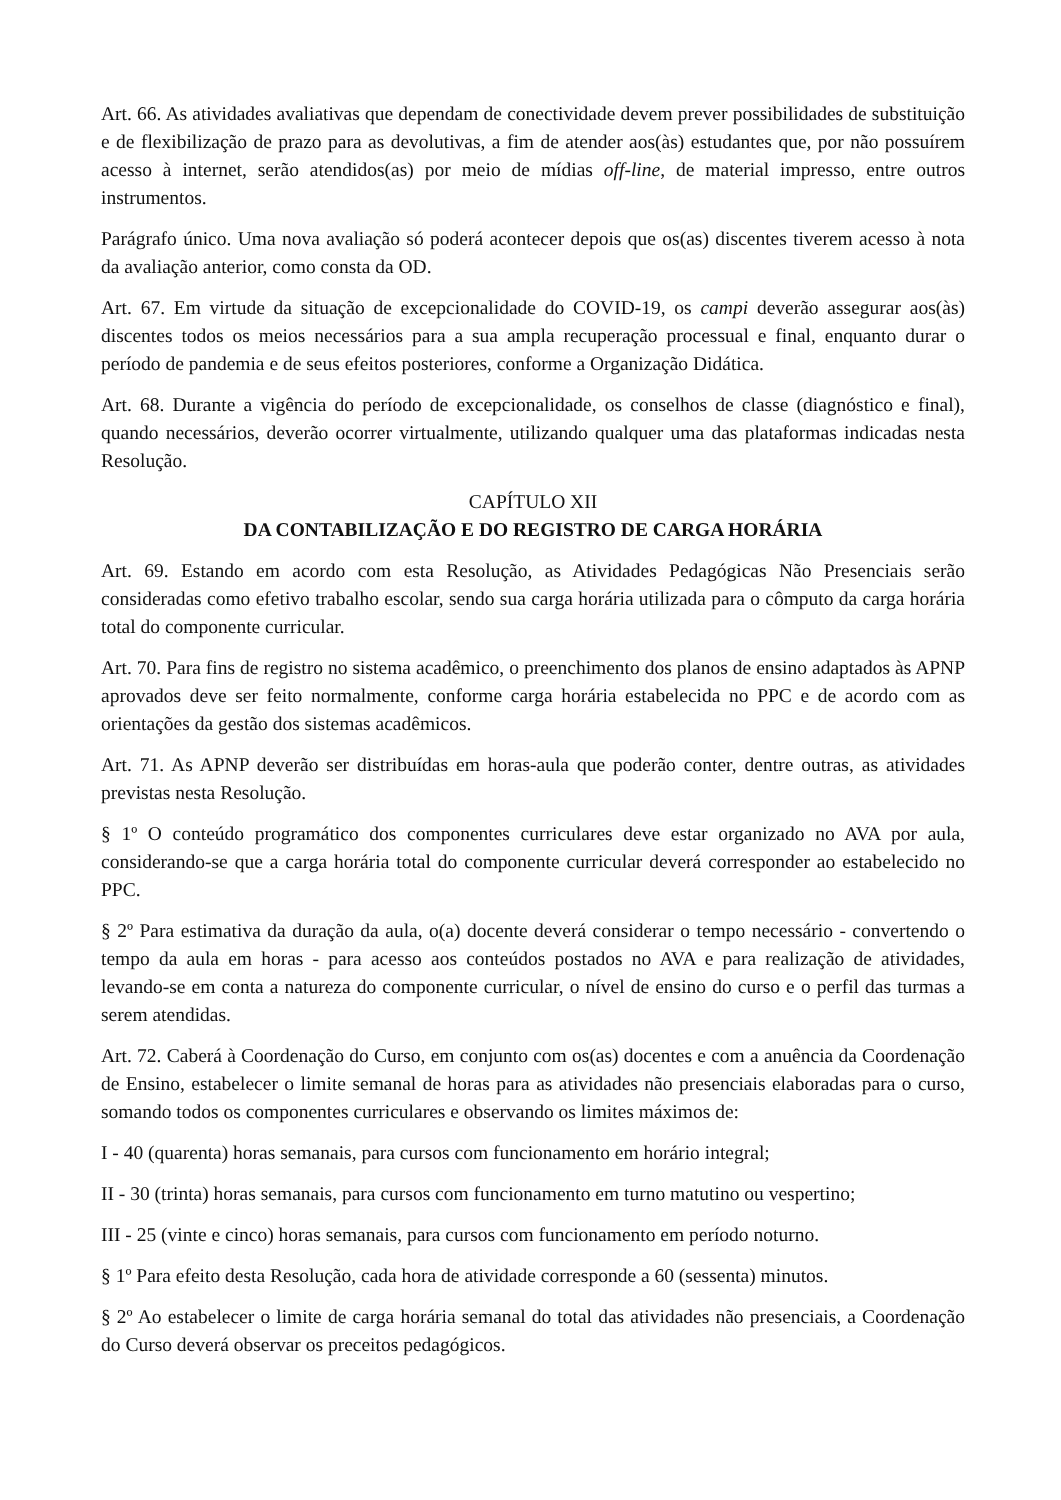Art. 66. As atividades avaliativas que dependam de conectividade devem prever possibilidades de substituição e de flexibilização de prazo para as devolutivas, a fim de atender aos(às) estudantes que, por não possuírem acesso à internet, serão atendidos(as) por meio de mídias off-line, de material impresso, entre outros instrumentos.
Parágrafo único. Uma nova avaliação só poderá acontecer depois que os(as) discentes tiverem acesso à nota da avaliação anterior, como consta da OD.
Art. 67. Em virtude da situação de excepcionalidade do COVID-19, os campi deverão assegurar aos(às) discentes todos os meios necessários para a sua ampla recuperação processual e final, enquanto durar o período de pandemia e de seus efeitos posteriores, conforme a Organização Didática.
Art. 68. Durante a vigência do período de excepcionalidade, os conselhos de classe (diagnóstico e final), quando necessários, deverão ocorrer virtualmente, utilizando qualquer uma das plataformas indicadas nesta Resolução.
CAPÍTULO XII
DA CONTABILIZAÇÃO E DO REGISTRO DE CARGA HORÁRIA
Art. 69. Estando em acordo com esta Resolução, as Atividades Pedagógicas Não Presenciais serão consideradas como efetivo trabalho escolar, sendo sua carga horária utilizada para o cômputo da carga horária total do componente curricular.
Art. 70. Para fins de registro no sistema acadêmico, o preenchimento dos planos de ensino adaptados às APNP aprovados deve ser feito normalmente, conforme carga horária estabelecida no PPC e de acordo com as orientações da gestão dos sistemas acadêmicos.
Art. 71. As APNP deverão ser distribuídas em horas-aula que poderão conter, dentre outras, as atividades previstas nesta Resolução.
§ 1º O conteúdo programático dos componentes curriculares deve estar organizado no AVA por aula, considerando-se que a carga horária total do componente curricular deverá corresponder ao estabelecido no PPC.
§ 2º Para estimativa da duração da aula, o(a) docente deverá considerar o tempo necessário - convertendo o tempo da aula em horas - para acesso aos conteúdos postados no AVA e para realização de atividades, levando-se em conta a natureza do componente curricular, o nível de ensino do curso e o perfil das turmas a serem atendidas.
Art. 72. Caberá à Coordenação do Curso, em conjunto com os(as) docentes e com a anuência da Coordenação de Ensino, estabelecer o limite semanal de horas para as atividades não presenciais elaboradas para o curso, somando todos os componentes curriculares e observando os limites máximos de:
I - 40 (quarenta) horas semanais, para cursos com funcionamento em horário integral;
II - 30 (trinta) horas semanais, para cursos com funcionamento em turno matutino ou vespertino;
III - 25 (vinte e cinco) horas semanais, para cursos com funcionamento em período noturno.
§ 1º Para efeito desta Resolução, cada hora de atividade corresponde a 60 (sessenta) minutos.
§ 2º Ao estabelecer o limite de carga horária semanal do total das atividades não presenciais, a Coordenação do Curso deverá observar os preceitos pedagógicos.